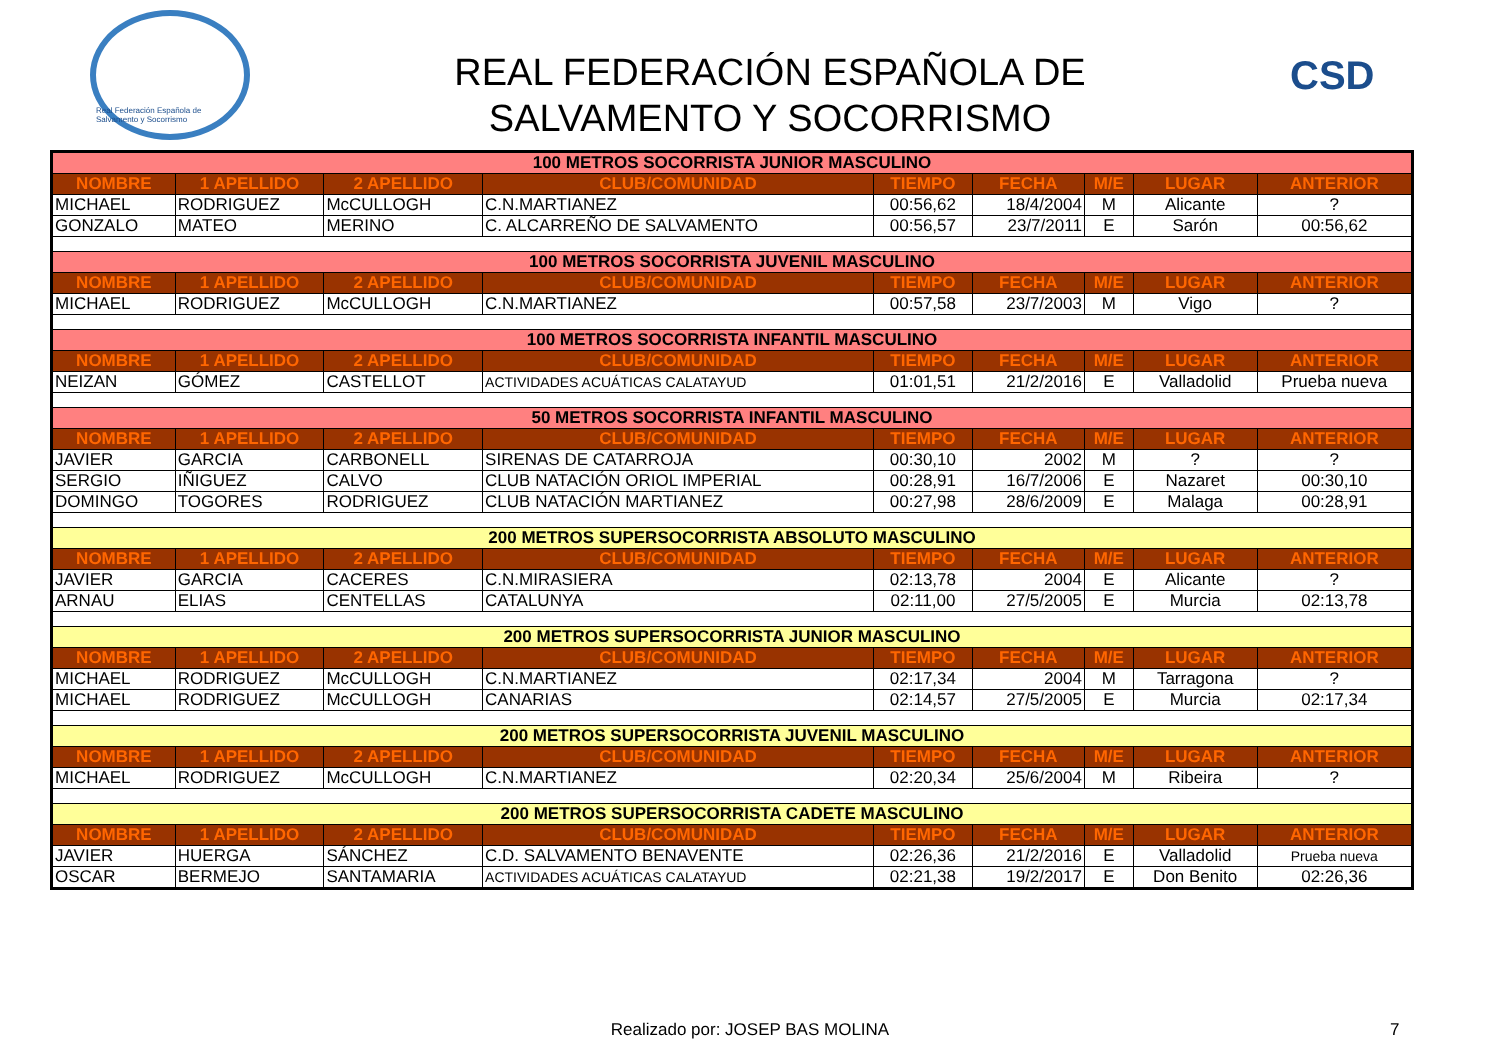Real Federación Española de Salvamento y Socorrismo
REAL FEDERACIÓN ESPAÑOLA DE
SALVAMENTO Y SOCORRISMO
CSD
| 100 METROS SOCORRISTA JUNIOR MASCULINO | | | | | | | | |
| NOMBRE | 1 APELLIDO | 2 APELLIDO | CLUB/COMUNIDAD | TIEMPO | FECHA | M/E | LUGAR | ANTERIOR |
| MICHAEL | RODRIGUEZ | McCULLOGH | C.N.MARTIANEZ | 00:56,62 | 18/4/2004 | M | Alicante | ? |
| GONZALO | MATEO | MERINO | C. ALCARREÑO DE SALVAMENTO | 00:56,57 | 23/7/2011 | E | Sarón | 00:56,62 |
| 100 METROS SOCORRISTA JUVENIL MASCULINO | | | | | | | | |
| NOMBRE | 1 APELLIDO | 2 APELLIDO | CLUB/COMUNIDAD | TIEMPO | FECHA | M/E | LUGAR | ANTERIOR |
| MICHAEL | RODRIGUEZ | McCULLOGH | C.N.MARTIANEZ | 00:57,58 | 23/7/2003 | M | Vigo | ? |
| 100 METROS SOCORRISTA INFANTIL MASCULINO | | | | | | | | |
| NOMBRE | 1 APELLIDO | 2 APELLIDO | CLUB/COMUNIDAD | TIEMPO | FECHA | M/E | LUGAR | ANTERIOR |
| NEIZAN | GÓMEZ | CASTELLOT | ACTIVIDADES ACUÁTICAS CALATAYUD | 01:01,51 | 21/2/2016 | E | Valladolid | Prueba nueva |
| 50 METROS SOCORRISTA INFANTIL MASCULINO | | | | | | | | |
| NOMBRE | 1 APELLIDO | 2 APELLIDO | CLUB/COMUNIDAD | TIEMPO | FECHA | M/E | LUGAR | ANTERIOR |
| JAVIER | GARCIA | CARBONELL | SIRENAS DE CATARROJA | 00:30,10 | 2002 | M | ? | ? |
| SERGIO | IÑIGUEZ | CALVO | CLUB NATACIÓN ORIOL IMPERIAL | 00:28,91 | 16/7/2006 | E | Nazaret | 00:30,10 |
| DOMINGO | TOGORES | RODRIGUEZ | CLUB NATACIÓN MARTIANEZ | 00:27,98 | 28/6/2009 | E | Malaga | 00:28,91 |
| 200 METROS SUPERSOCORRISTA ABSOLUTO MASCULINO | | | | | | | | |
| NOMBRE | 1 APELLIDO | 2 APELLIDO | CLUB/COMUNIDAD | TIEMPO | FECHA | M/E | LUGAR | ANTERIOR |
| JAVIER | GARCIA | CACERES | C.N.MIRASIERA | 02:13,78 | 2004 | E | Alicante | ? |
| ARNAU | ELIAS | CENTELLAS | CATALUNYA | 02:11,00 | 27/5/2005 | E | Murcia | 02:13,78 |
| 200 METROS SUPERSOCORRISTA JUNIOR MASCULINO | | | | | | | | |
| NOMBRE | 1 APELLIDO | 2 APELLIDO | CLUB/COMUNIDAD | TIEMPO | FECHA | M/E | LUGAR | ANTERIOR |
| MICHAEL | RODRIGUEZ | McCULLOGH | C.N.MARTIANEZ | 02:17,34 | 2004 | M | Tarragona | ? |
| MICHAEL | RODRIGUEZ | McCULLOGH | CANARIAS | 02:14,57 | 27/5/2005 | E | Murcia | 02:17,34 |
| 200 METROS SUPERSOCORRISTA JUVENIL MASCULINO | | | | | | | | |
| NOMBRE | 1 APELLIDO | 2 APELLIDO | CLUB/COMUNIDAD | TIEMPO | FECHA | M/E | LUGAR | ANTERIOR |
| MICHAEL | RODRIGUEZ | McCULLOGH | C.N.MARTIANEZ | 02:20,34 | 25/6/2004 | M | Ribeira | ? |
| 200 METROS SUPERSOCORRISTA CADETE MASCULINO | | | | | | | | |
| NOMBRE | 1 APELLIDO | 2 APELLIDO | CLUB/COMUNIDAD | TIEMPO | FECHA | M/E | LUGAR | ANTERIOR |
| JAVIER | HUERGA | SÁNCHEZ | C.D. SALVAMENTO BENAVENTE | 02:26,36 | 21/2/2016 | E | Valladolid | Prueba nueva |
| OSCAR | BERMEJO | SANTAMARIA | ACTIVIDADES ACUÁTICAS CALATAYUD | 02:21,38 | 19/2/2017 | E | Don Benito | 02:26,36 |
Realizado por: JOSEP BAS MOLINA 7